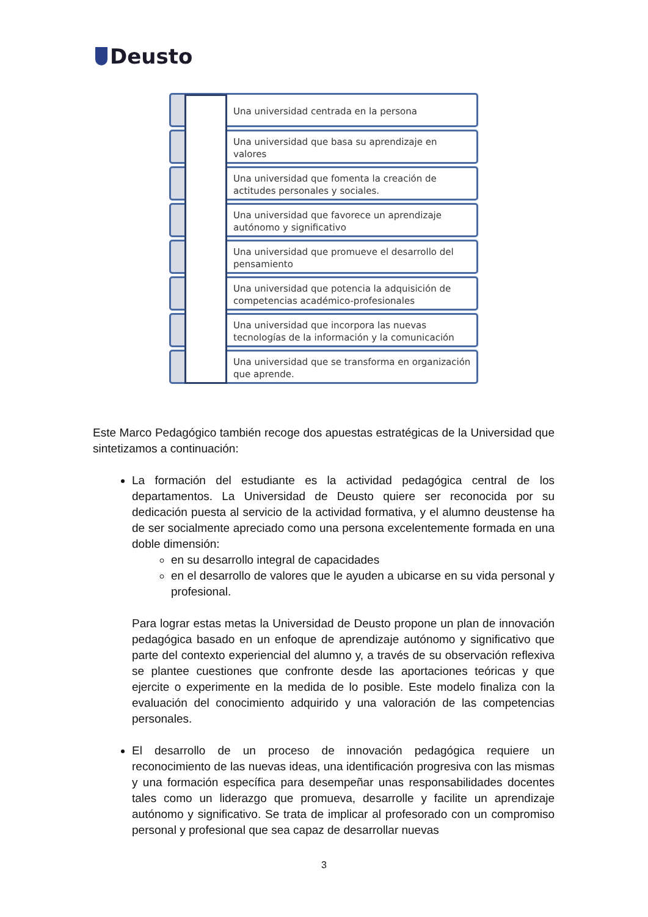Deusto
Una universidad centrada en la persona
Una universidad que basa su aprendizaje en valores
Una universidad que fomenta la creación de actitudes personales y sociales.
Una universidad que favorece un aprendizaje autónomo y significativo
Una universidad que promueve el desarrollo del pensamiento
Una universidad que potencia la adquisición de competencias académico-profesionales
Una universidad que incorpora las nuevas tecnologías de la información y la comunicación
Una universidad que se transforma en organización que aprende.
Este Marco Pedagógico también recoge dos apuestas estratégicas de la Universidad que sintetizamos a continuación:
La formación del estudiante es la actividad pedagógica central de los departamentos. La Universidad de Deusto quiere ser reconocida por su dedicación puesta al servicio de la actividad formativa, y el alumno deustense ha de ser socialmente apreciado como una persona excelentemente formada en una doble dimensión:
en su desarrollo integral de capacidades
en el desarrollo de valores que le ayuden a ubicarse en su vida personal y profesional.
Para lograr estas metas la Universidad de Deusto propone un plan de innovación pedagógica basado en un enfoque de aprendizaje autónomo y significativo que parte del contexto experiencial del alumno y, a través de su observación reflexiva se plantee cuestiones que confronte desde las aportaciones teóricas y que ejercite o experimente en la medida de lo posible. Este modelo finaliza con la evaluación del conocimiento adquirido y una valoración de las competencias personales.
El desarrollo de un proceso de innovación pedagógica requiere un reconocimiento de las nuevas ideas, una identificación progresiva con las mismas y una formación específica para desempeñar unas responsabilidades docentes tales como un liderazgo que promueva, desarrolle y facilite un aprendizaje autónomo y significativo. Se trata de implicar al profesorado con un compromiso personal y profesional que sea capaz de desarrollar nuevas
3